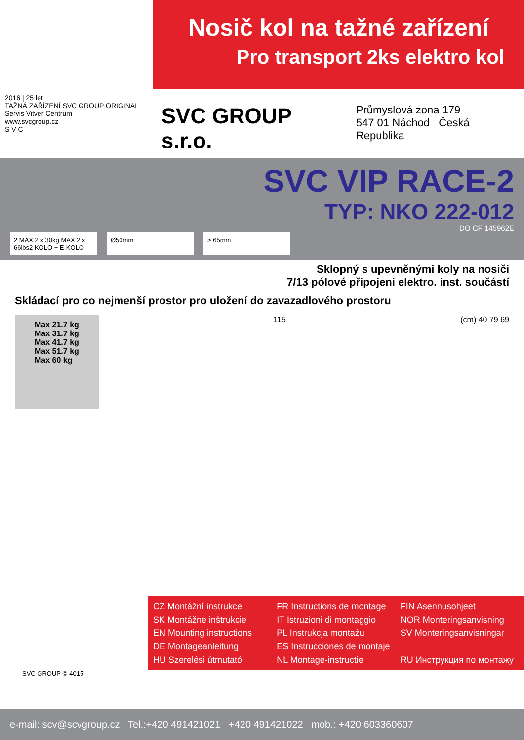Nosič kol na tažné zařízení
Pro transport 2ks elektro kol
2016 | 25 let
TAŽNÁ ZAŘÍZENÍ SVC GROUP ORIGINAL
Servis Vitver Centrum
www.svcgroup.cz
S V C
SVC GROUP s.r.o.
Průmyslová zona 179
547 01 Náchod Česká Republika
SVC VIP RACE-2
TYP: NKO 222-012
DO CF 145962E
2 MAX 2 x 30kg MAX 2 x 66lbs2 KOLO + E-KOLO
Ø50mm > 65mm
Sklopný s upevněnými koly na nosiči
7/13 pólové připojeni elektro. inst. součástí
Skládací pro co nejmenší prostor pro uložení do zavazadlového prostoru
Max 21.7 kg
Max 31.7 kg
Max 41.7 kg
Max 51.7 kg
Max 60 kg
115 (cm) 40 79 69
CZ Montážní instrukce
FR Instructions de montage
FIN Asennusohjeet
SK Montážne inštrukcie
IT Istruzioni di montaggio
NOR Monteringsanvisning
EN Mounting instructions
PL Instrukcja montażu
SV Monteringsanvisningar
DE Montageanleitung
ES Instrucciones de montaje
HU Szerelési útmutató
NL Montage-instructie
RU Инструкция по монтажу
SVC GROUP ©-4015
e-mail: scv@scvgroup.cz Tel.:+420 491421021 +420 491421022 mob.: +420 603360607